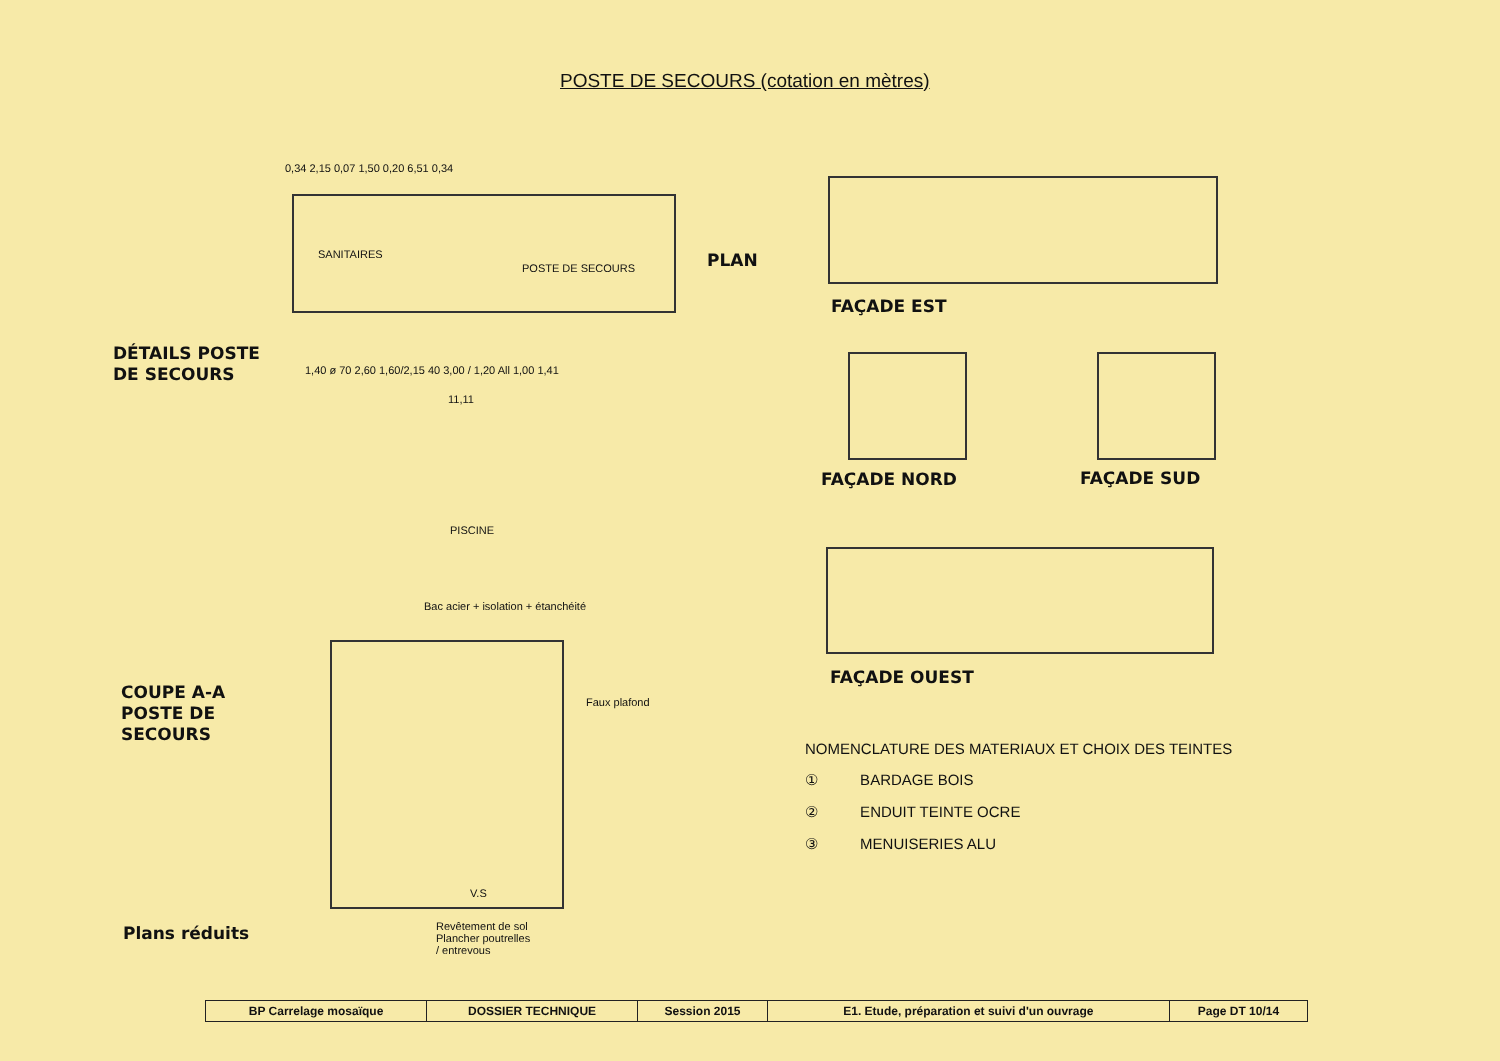POSTE DE SECOURS (cotation en mètres)
DÉTAILS POSTE
DE SECOURS
SANITAIRES
POSTE DE SECOURS
0,34 2,15 0,07 1,50 0,20 6,51 0,34
1,40 ø 70 2,60 1,60/2,15 40 3,00 / 1,20 All 1,00 1,41
11,11
PISCINE
PLAN
FAÇADE EST
FAÇADE NORD FAÇADE SUD
FAÇADE OUEST
Bac acier + isolation + étanchéité
Faux plafond
COUPE A-A
POSTE DE
SECOURS
V.S
Revêtement de sol
Plancher poutrelles
/ entrevous
Plans réduits
NOMENCLATURE DES MATERIAUX ET CHOIX DES TEINTES
① BARDAGE BOIS
② ENDUIT TEINTE OCRE
③ MENUISERIES ALU
| BP Carrelage mosaïque | DOSSIER TECHNIQUE | Session 2015 | E1. Etude, préparation et suivi d'un ouvrage | Page DT 10/14 |